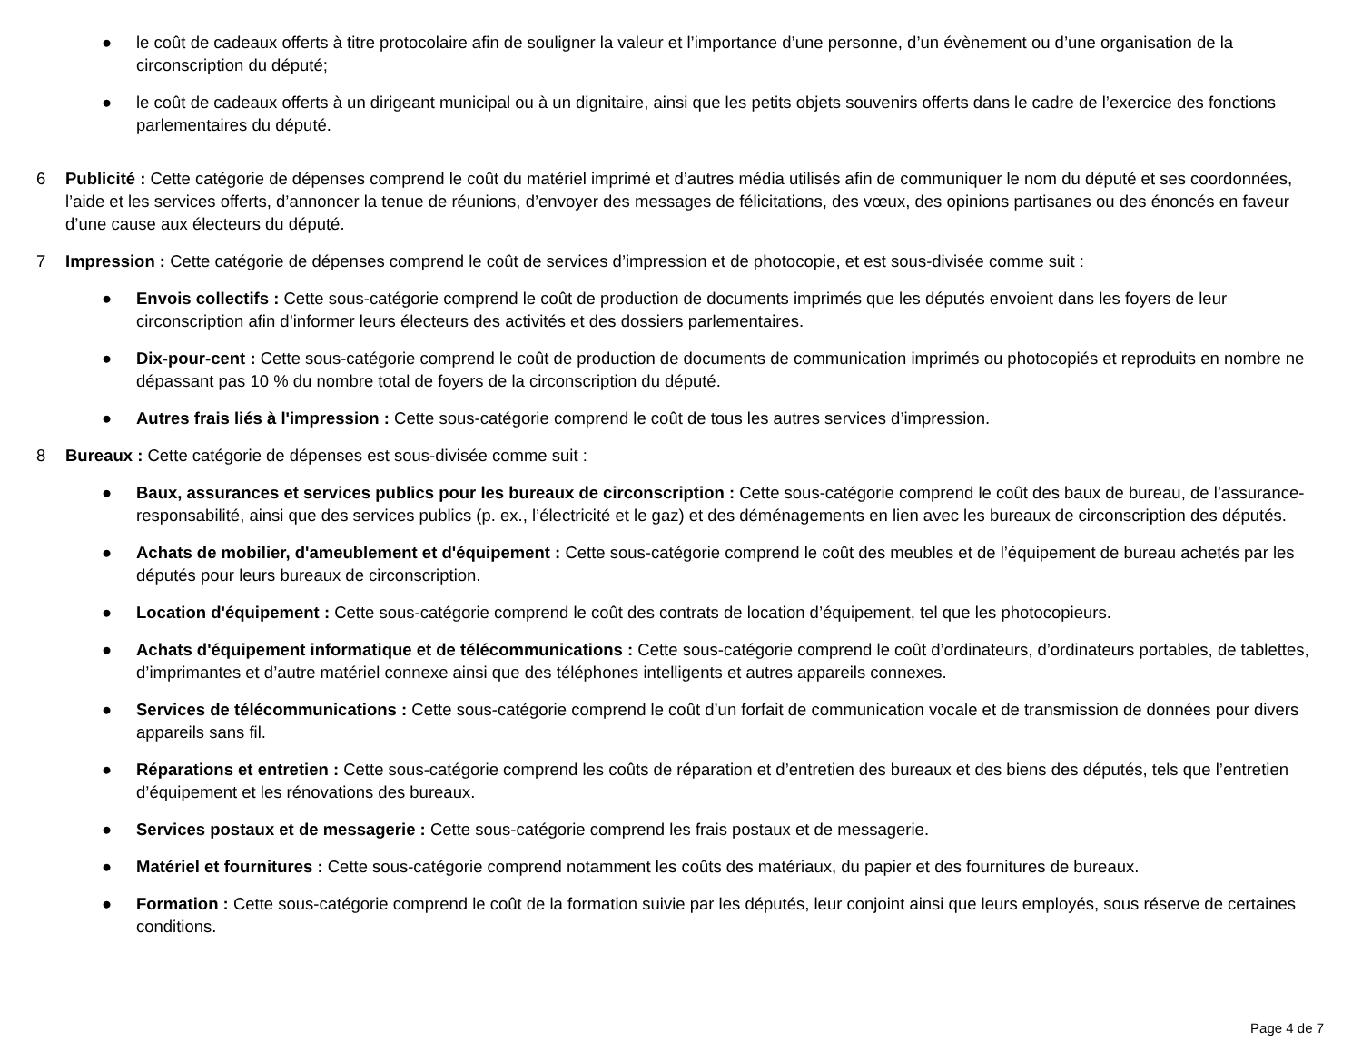● le coût de cadeaux offerts à titre protocolaire afin de souligner la valeur et l’importance d’une personne, d’un évènement ou d’une organisation de la circonscription du député;
● le coût de cadeaux offerts à un dirigeant municipal ou à un dignitaire, ainsi que les petits objets souvenirs offerts dans le cadre de l’exercice des fonctions parlementaires du député.
6 Publicité : Cette catégorie de dépenses comprend le coût du matériel imprimé et d’autres média utilisés afin de communiquer le nom du député et ses coordonnées, l’aide et les services offerts, d’annoncer la tenue de réunions, d’envoyer des messages de félicitations, des vœux, des opinions partisanes ou des énoncés en faveur d’une cause aux électeurs du député.
7 Impression : Cette catégorie de dépenses comprend le coût de services d’impression et de photocopie, et est sous-divisée comme suit :
● Envois collectifs : Cette sous-catégorie comprend le coût de production de documents imprimés que les députés envoient dans les foyers de leur circonscription afin d’informer leurs électeurs des activités et des dossiers parlementaires.
● Dix-pour-cent : Cette sous-catégorie comprend le coût de production de documents de communication imprimés ou photocopiés et reproduits en nombre ne dépassant pas 10 % du nombre total de foyers de la circonscription du député.
● Autres frais liés à l'impression : Cette sous-catégorie comprend le coût de tous les autres services d’impression.
8 Bureaux : Cette catégorie de dépenses est sous-divisée comme suit :
● Baux, assurances et services publics pour les bureaux de circonscription : Cette sous-catégorie comprend le coût des baux de bureau, de l’assurance-responsabilité, ainsi que des services publics (p. ex., l’électricité et le gaz) et des déménagements en lien avec les bureaux de circonscription des députés.
● Achats de mobilier, d'ameublement et d'équipement : Cette sous-catégorie comprend le coût des meubles et de l’équipement de bureau achetés par les députés pour leurs bureaux de circonscription.
● Location d'équipement : Cette sous-catégorie comprend le coût des contrats de location d’équipement, tel que les photocopieurs.
● Achats d'équipement informatique et de télécommunications : Cette sous-catégorie comprend le coût d’ordinateurs, d’ordinateurs portables, de tablettes, d’imprimantes et d’autre matériel connexe ainsi que des téléphones intelligents et autres appareils connexes.
● Services de télécommunications : Cette sous-catégorie comprend le coût d’un forfait de communication vocale et de transmission de données pour divers appareils sans fil.
● Réparations et entretien : Cette sous-catégorie comprend les coûts de réparation et d’entretien des bureaux et des biens des députés, tels que l’entretien d’équipement et les rénovations des bureaux.
● Services postaux et de messagerie : Cette sous-catégorie comprend les frais postaux et de messagerie.
● Matériel et fournitures : Cette sous-catégorie comprend notamment les coûts des matériaux, du papier et des fournitures de bureaux.
● Formation : Cette sous-catégorie comprend le coût de la formation suivie par les députés, leur conjoint ainsi que leurs employés, sous réserve de certaines conditions.
Page 4 de 7